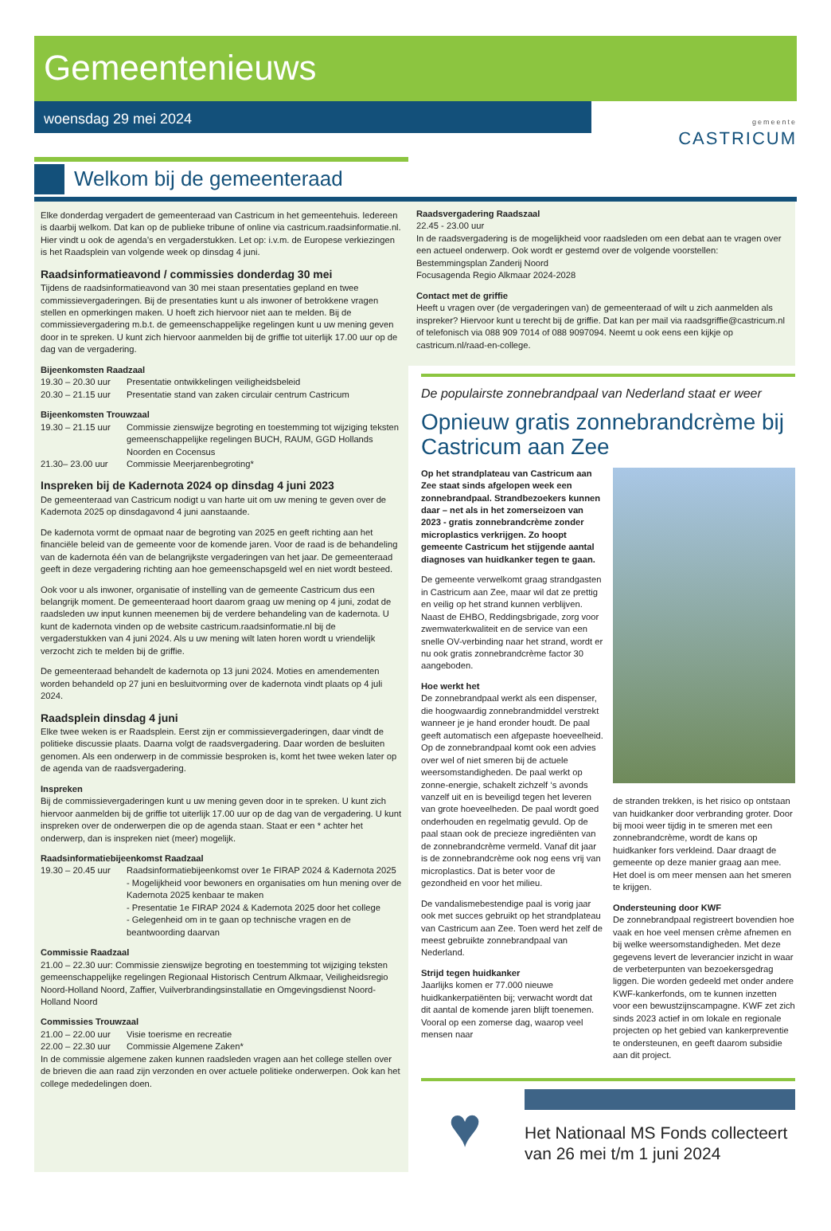Gemeentenieuws
gemeente
CASTRICUM
woensdag 29 mei 2024
Welkom bij de gemeenteraad
Elke donderdag vergadert de gemeenteraad van Castricum in het gemeentehuis. Iedereen is daarbij welkom. Dat kan op de publieke tribune of online via castricum.raadsinformatie.nl. Hier vindt u ook de agenda’s en vergaderstukken. Let op: i.v.m. de Europese verkiezingen is het Raadsplein van volgende week op dinsdag 4 juni.
Raadsinformatieavond / commissies donderdag 30 mei
Tijdens de raadsinformatieavond van 30 mei staan presentaties gepland en twee commissievergaderingen. Bij de presentaties kunt u als inwoner of betrokkene vragen stellen en opmerkingen maken. U hoeft zich hiervoor niet aan te melden. Bij de commissievergadering m.b.t. de gemeenschappelijke regelingen kunt u uw mening geven door in te spreken. U kunt zich hiervoor aanmelden bij de griffie tot uiterlijk 17.00 uur op de dag van de vergadering.
Bijeenkomsten Raadzaal
19.30 – 20.30 uur Presentatie ontwikkelingen veiligheidsbeleid
20.30 – 21.15 uur Presentatie stand van zaken circulair centrum Castricum
Bijeenkomsten Trouwzaal
19.30 – 21.15 uur Commissie zienswijze begroting en toestemming tot wijziging teksten gemeenschappelijke regelingen BUCH, RAUM, GGD Hollands Noorden en Cocensus
21.30– 23.00 uur Commissie Meerjarenbegroting*
Inspreken bij de Kadernota 2024 op dinsdag 4 juni 2023
De gemeenteraad van Castricum nodigt u van harte uit om uw mening te geven over de Kadernota 2025 op dinsdagavond 4 juni aanstaande.
De kadernota vormt de opmaat naar de begroting van 2025 en geeft richting aan het financiële beleid van de gemeente voor de komende jaren. Voor de raad is de behandeling van de kadernota één van de belangrijkste vergaderingen van het jaar. De gemeenteraad geeft in deze vergadering richting aan hoe gemeenschapsgeld wel en niet wordt besteed.
Ook voor u als inwoner, organisatie of instelling van de gemeente Castricum dus een belangrijk moment. De gemeenteraad hoort daarom graag uw mening op 4 juni, zodat de raadsleden uw input kunnen meenemen bij de verdere behandeling van de kadernota. U kunt de kadernota vinden op de website castricum.raadsinformatie.nl bij de vergaderstukken van 4 juni 2024. Als u uw mening wilt laten horen wordt u vriendelijk verzocht zich te melden bij de griffie.
De gemeenteraad behandelt de kadernota op 13 juni 2024. Moties en amendementen worden behandeld op 27 juni en besluitvorming over de kadernota vindt plaats op 4 juli 2024.
Raadsplein dinsdag 4 juni
Elke twee weken is er Raadsplein. Eerst zijn er commissievergaderingen, daar vindt de politieke discussie plaats. Daarna volgt de raadsvergadering. Daar worden de besluiten genomen. Als een onderwerp in de commissie besproken is, komt het twee weken later op de agenda van de raadsvergadering.
Inspreken
Bij de commissievergaderingen kunt u uw mening geven door in te spreken. U kunt zich hiervoor aanmelden bij de griffie tot uiterlijk 17.00 uur op de dag van de vergadering. U kunt inspreken over de onderwerpen die op de agenda staan. Staat er een * achter het onderwerp, dan is inspreken niet (meer) mogelijk.
Raadsinformatiebijeenkomst Raadzaal
19.30 – 20.45 uur Raadsinformatiebijeenkomst over 1e FIRAP 2024 & Kadernota 2025
- Mogelijkheid voor bewoners en organisaties om hun mening over de Kadernota 2025 kenbaar te maken
- Presentatie 1e FIRAP 2024 & Kadernota 2025 door het college
- Gelegenheid om in te gaan op technische vragen en de beantwoording daarvan
Commissie Raadzaal
21.00 – 22.30 uur: Commissie zienswijze begroting en toestemming tot wijziging teksten gemeenschappelijke regelingen Regionaal Historisch Centrum Alkmaar, Veiligheidsregio Noord-Holland Noord, Zaffier, Vuilverbrandingsinstallatie en Omgevingsdienst Noord-Holland Noord
Commissies Trouwzaal
21.00 – 22.00 uur Visie toerisme en recreatie
22.00 – 22.30 uur Commissie Algemene Zaken*
In de commissie algemene zaken kunnen raadsleden vragen aan het college stellen over de brieven die aan raad zijn verzonden en over actuele politieke onderwerpen. Ook kan het college mededelingen doen.
Raadsvergadering Raadszaal
22.45 - 23.00 uur
In de raadsvergadering is de mogelijkheid voor raadsleden om een debat aan te vragen over een actueel onderwerp. Ook wordt er gestemd over de volgende voorstellen:
Bestemmingsplan Zanderij Noord
Focusagenda Regio Alkmaar 2024-2028
Contact met de griffie
Heeft u vragen over (de vergaderingen van) de gemeenteraad of wilt u zich aanmelden als inspreker? Hiervoor kunt u terecht bij de griffie. Dat kan per mail via raadsgriffie@castricum.nl of telefonisch via 088 909 7014 of 088 9097094. Neemt u ook eens een kijkje op castricum.nl/raad-en-college.
De populairste zonnebrandpaal van Nederland staat er weer
Opnieuw gratis zonnebrandcrème bij Castricum aan Zee
Op het strandplateau van Castricum aan Zee staat sinds afgelopen week een zonnebrandpaal. Strandbezoekers kunnen daar – net als in het zomerseizoen van 2023 - gratis zonnebrandcrème zonder microplastics verkrijgen. Zo hoopt gemeente Castricum het stijgende aantal diagnoses van huidkanker tegen te gaan.
De gemeente verwelkomt graag strandgasten in Castricum aan Zee, maar wil dat ze prettig en veilig op het strand kunnen verblijven. Naast de EHBO, Reddingsbrigade, zorg voor zwemwaterkwaliteit en de service van een snelle OV-verbinding naar het strand, wordt er nu ook gratis zonnebrandcrème factor 30 aangeboden.
Hoe werkt het
De zonnebrandpaal werkt als een dispenser, die hoogwaardig zonnebrandmiddel verstrekt wanneer je je hand eronder houdt. De paal geeft automatisch een afgepaste hoeveelheid. Op de zonnebrandpaal komt ook een advies over wel of niet smeren bij de actuele weersomstandigheden. De paal werkt op zonne-energie, schakelt zichzelf ‘s avonds vanzelf uit en is beveiligd tegen het leveren van grote hoeveelheden. De paal wordt goed onderhouden en regelmatig gevuld. Op de paal staan ook de precieze ingrediënten van de zonnebrandcrème vermeld. Vanaf dit jaar is de zonnebrandcrème ook nog eens vrij van microplastics. Dat is beter voor de gezondheid en voor het milieu.
De vandalismebestendige paal is vorig jaar ook met succes gebruikt op het strandplateau van Castricum aan Zee. Toen werd het zelf de meest gebruikte zonnebrandpaal van Nederland.
Strijd tegen huidkanker
Jaarlijks komen er 77.000 nieuwe huidkankerpatiënten bij; verwacht wordt dat dit aantal de komende jaren blijft toenemen. Vooral op een zomerse dag, waarop veel mensen naar
de stranden trekken, is het risico op ontstaan van huidkanker door verbranding groter. Door bij mooi weer tijdig in te smeren met een zonnebrandcrème, wordt de kans op huidkanker fors verkleind. Daar draagt de gemeente op deze manier graag aan mee. Het doel is om meer mensen aan het smeren te krijgen.
Ondersteuning door KWF
De zonnebrandpaal registreert bovendien hoe vaak en hoe veel mensen crème afnemen en bij welke weersomstandigheden. Met deze gegevens levert de leverancier inzicht in waar de verbeterpunten van bezoekersgedrag liggen. Die worden gedeeld met onder andere KWF-kankerfonds, om te kunnen inzetten voor een bewustzijnscampagne. KWF zet zich sinds 2023 actief in om lokale en regionale projecten op het gebied van kankerpreventie te ondersteunen, en geeft daarom subsidie aan dit project.
♥
Het Nationaal MS Fonds collecteert van 26 mei t/m 1 juni 2024